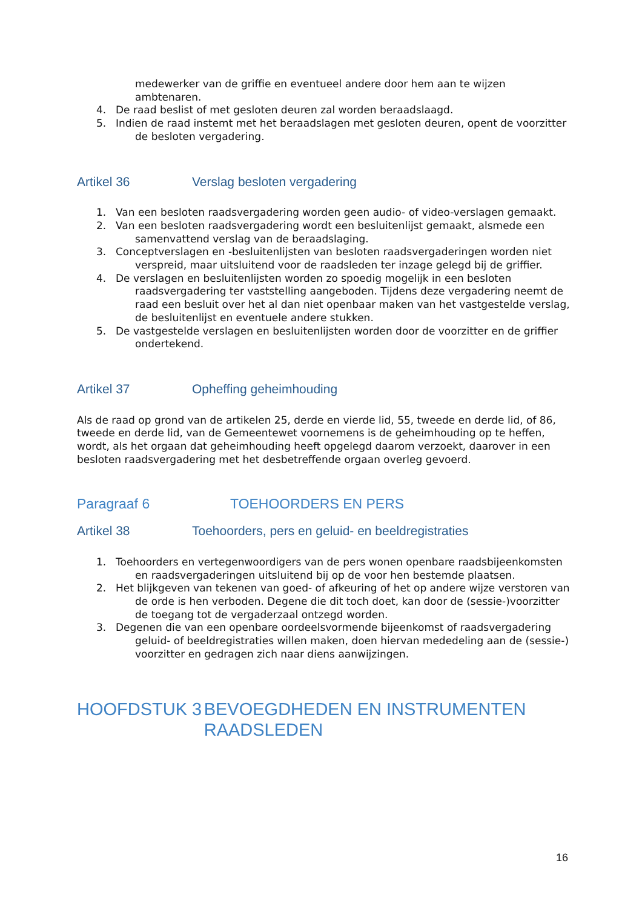medewerker van de griffie en eventueel andere door hem aan te wijzen ambtenaren.
4. De raad beslist of met gesloten deuren zal worden beraadslaagd.
5. Indien de raad instemt met het beraadslagen met gesloten deuren, opent de voorzitter de besloten vergadering.
Artikel 36 Verslag besloten vergadering
1. Van een besloten raadsvergadering worden geen audio- of video-verslagen gemaakt.
2. Van een besloten raadsvergadering wordt een besluitenlijst gemaakt, alsmede een samenvattend verslag van de beraadslaging.
3. Conceptverslagen en -besluitenlijsten van besloten raadsvergaderingen worden niet verspreid, maar uitsluitend voor de raadsleden ter inzage gelegd bij de griffier.
4. De verslagen en besluitenlijsten worden zo spoedig mogelijk in een besloten raadsvergadering ter vaststelling aangeboden. Tijdens deze vergadering neemt de raad een besluit over het al dan niet openbaar maken van het vastgestelde verslag, de besluitenlijst en eventuele andere stukken.
5. De vastgestelde verslagen en besluitenlijsten worden door de voorzitter en de griffier ondertekend.
Artikel 37 Opheffing geheimhouding
Als de raad op grond van de artikelen 25, derde en vierde lid, 55, tweede en derde lid, of 86, tweede en derde lid, van de Gemeentewet voornemens is de geheimhouding op te heffen, wordt, als het orgaan dat geheimhouding heeft opgelegd daarom verzoekt, daarover in een besloten raadsvergadering met het desbetreffende orgaan overleg gevoerd.
Paragraaf 6 TOEHOORDERS EN PERS
Artikel 38 Toehoorders, pers en geluid- en beeldregistraties
1. Toehoorders en vertegenwoordigers van de pers wonen openbare raadsbijeenkomsten en raadsvergaderingen uitsluitend bij op de voor hen bestemde plaatsen.
2. Het blijkgeven van tekenen van goed- of afkeuring of het op andere wijze verstoren van de orde is hen verboden. Degene die dit toch doet, kan door de (sessie-)voorzitter de toegang tot de vergaderzaal ontzegd worden.
3. Degenen die van een openbare oordeelsvormende bijeenkomst of raadsvergadering geluid- of beeldregistraties willen maken, doen hiervan mededeling aan de (sessie-) voorzitter en gedragen zich naar diens aanwijzingen.
HOOFDSTUK 3 BEVOEGDHEDEN EN INSTRUMENTEN RAADSLEDEN
16